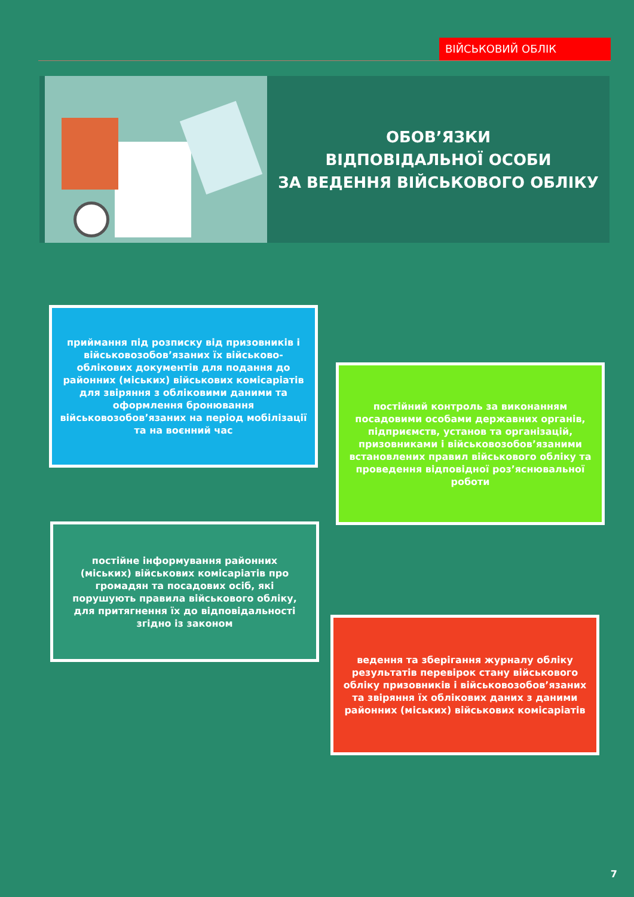ВІЙСЬКОВИЙ ОБЛІК
ОБОВ’ЯЗКИ
ВІДПОВІДАЛЬНОЇ ОСОБИ
ЗА ВЕДЕННЯ ВІЙСЬКОВОГО ОБЛІКУ
приймання під розписку від призовників і військовозобов’язаних їх військово-облікових документів для подання до районних (міських) військових комісаріатів для звіряння з обліковими даними та оформлення бронювання військовозобов’язаних на період мобілізації та на воєнний час
постійний контроль за виконанням посадовими особами державних органів, підприємств, установ та організацій, призовниками і військовозобов’язаними встановлених правил військового обліку та проведення відповідної роз’яснювальної роботи
постійне інформування районних (міських) військових комісаріатів про громадян та посадових осіб, які порушують правила військового обліку, для притягнення їх до відповідальності згідно із законом
ведення та зберігання журналу обліку результатів перевірок стану військового обліку призовників і військовозобов’язаних та звіряння їх облікових даних з даними районних (міських) військових комісаріатів
7